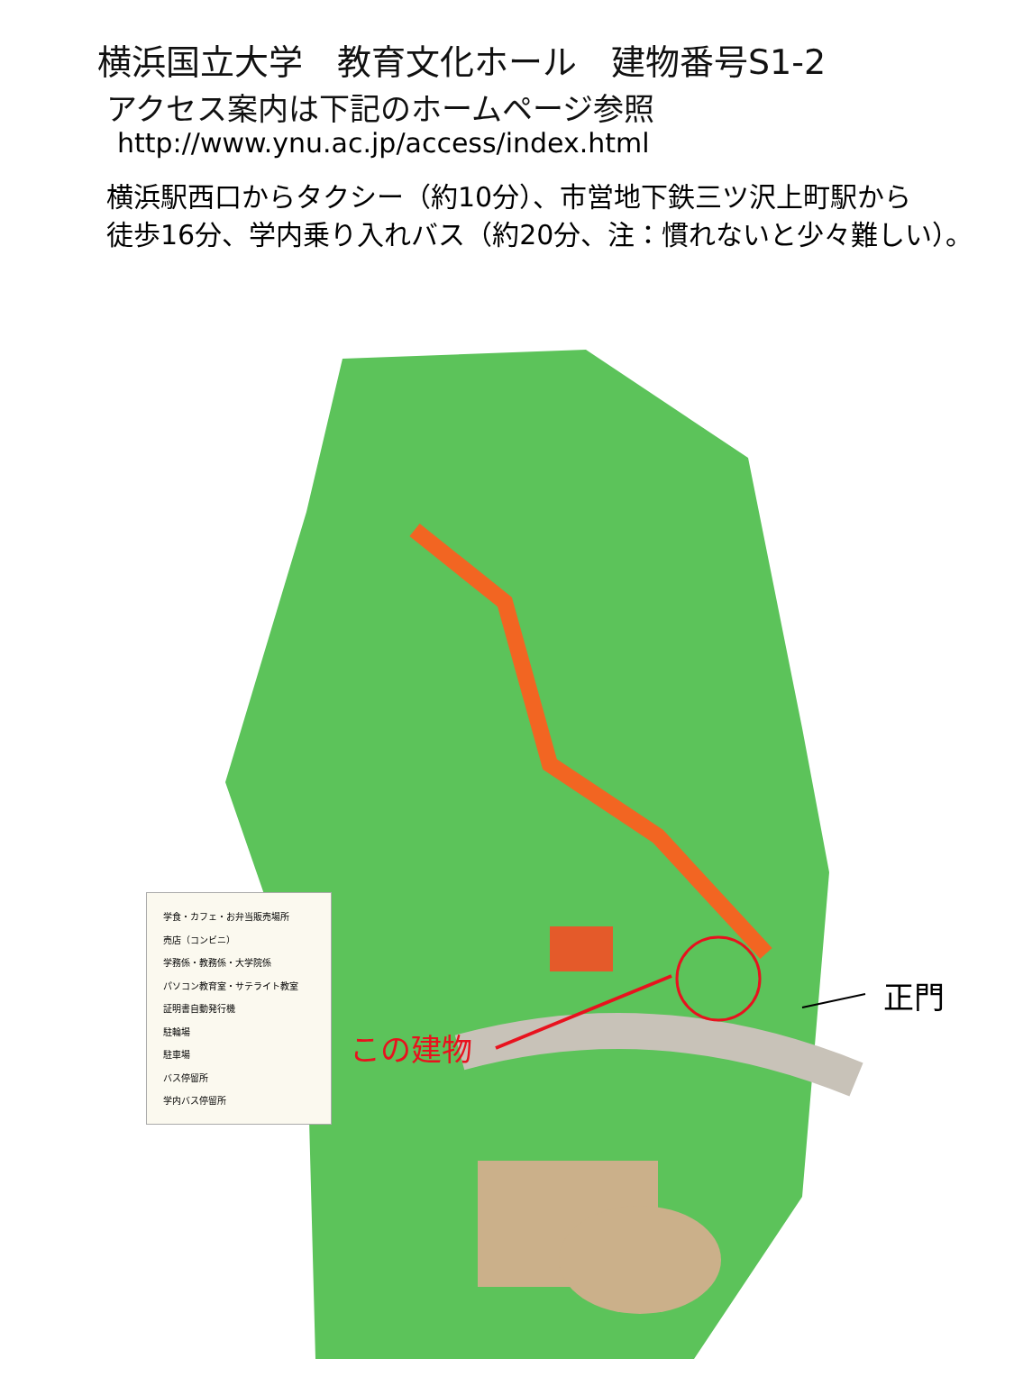横浜国立大学　教育文化ホール　建物番号S1-2
アクセス案内は下記のホームページ参照
http://www.ynu.ac.jp/access/index.html
横浜駅西口からタクシー（約10分）、市営地下鉄三ツ沢上町駅から
徒歩16分、学内乗り入れバス（約20分、注：慣れないと少々難しい）。
学食・カフェ・お弁当販売場所
売店（コンビニ）
学務係・教務係・大学院係
パソコン教育室・サテライト教室
証明書自動発行機
駐輪場
駐車場
バス停留所
学内バス停留所
この建物
正門